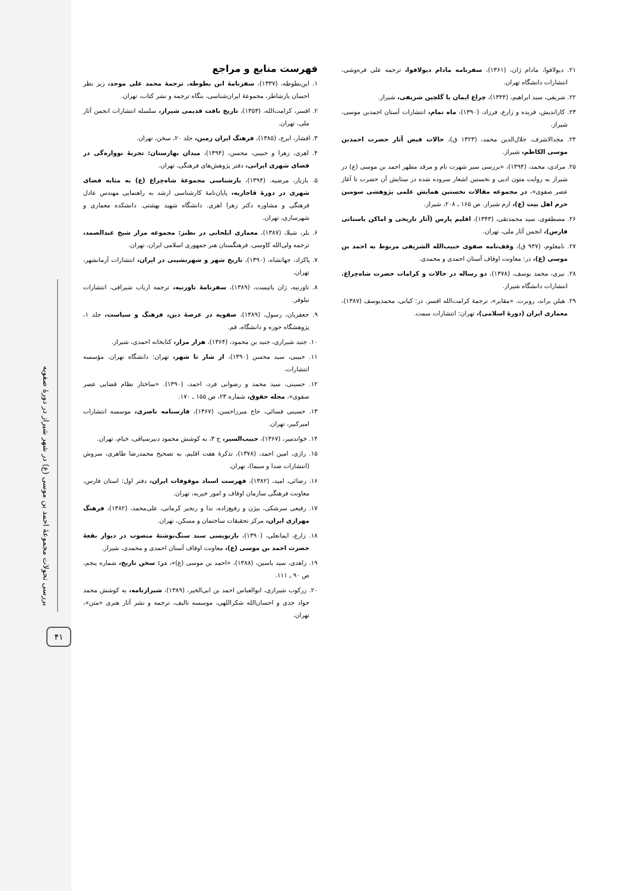بررسی تحولات مجموعهٔ احمد بن موسی (ع) در شهر شیراز در دورهٔ صفویه
۴۱
فهرست منابع و مراجع
۱. ابن‌بطوطه، (۱۳۳۷)، سفرنامهٔ ابن بطوطه. ترجمهٔ محمد علی موحد، زیر نظر احسان یارشاطر، مجموعهٔ ایران‌شناسی، بنگاه ترجمه و نشر کتاب، تهران.
۲. افسر، کرامت‌الله، (۱۳۵۳)، تاریخ بافت قدیمی شیراز، سلسله انتشارات انجمن آثار ملی، تهران.
۳. افشار، ایرج، (۱۳۸۵)، فرهنگ ایران زمین، جلد ۲۰، سخن، تهران.
۴. اهری، زهرا و حبیبی، محسن، (۱۳۹۴)، میدان بهارستان: تجربهٔ نوواره‌گی در فضای شهری ایرانی، دفتر پژوهش‌های فرهنگی، تهران.
۵. بازیار، مرضیه. (۱۳۹۴)، بازشناسی مجموعهٔ شاه‌چراغ (ع) به مثابه فضای شهری در دورهٔ قاجاریه، پایان‌نامهٔ کارشناسی ارشد به راهنمایی مهندس عادل فرهنگی و مشاوره دکتر زهرا اهری. دانشگاه شهید بهشتی. دانشکده معماری و شهرسازی، تهران.
۶. بلر، شیلا، (۱۳۸۷)، معماری ایلخانی در نطنز: مجموعه مزار شیخ عبدالصمد، ترجمه ولی‌الله کاوسی، فرهنگستان هنر جمهوری اسلامی ایران، تهران.
۷. پاکزاد، جهانشاه، (۱۳۹۰)، تاریخ شهر و شهرنشینی در ایران، انتشارات آرمانشهر، تهران.
۸. تاورنیه، ژان باتیست، (۱۳۸۹)، سفرنامهٔ تاورنیه، ترجمه ارباب شیرافی، انتشارات نیلوفر.
۹. جعفریان، رسول، (۱۳۸۹)، صفویه در عرصهٔ دین، فرهنگ و سیاست، جلد ۱، پژوهشگاه حوزه و دانشگاه، قم.
۱۰. جنید شیرازی، جنید بن محمود، (۱۳۶۴)، هزار مزار، کتابخانه احمدی، شیراز.
۱۱. حبیبی، سید محسن (۱۳۹۰)، از شار تا شهر، تهران: دانشگاه تهران. مؤسسه انتشارات.
۱۲. حسینی، سید محمد و رضوانی فرد، احمد، (۱۳۹۰). «ساختار نظام قضایی عصر صفوی»، مجله حقوق، شماره ۲۳، ص ۱۵۵ ـ ۱۷۰.
۱۳. حسینی فسائی، حاج میرزاحسن، (۱۳۶۷)، فارسنامه ناصری، موسسه انتشارات امیرکبیر، تهران.
۱۴. خواندمیر، (۱۳۶۷)، حبیب‌السیر، ج ۳، به کوشش محمود دبیرسیاقی، خیام، تهران.
۱۵. رازی، امین احمد، (۱۳۷۸)، تذکرهٔ هفت اقلیم، به تصحیح محمدرضا طاهری، سروش (انتشارات صدا و سیما)، تهران.
۱۶. رضائی، امید، (۱۳۸۲)، فهرست اسناد موقوفات ایران، دفتر اول: استان فارس، معاونت فرهنگی سازمان اوقاف و امور خیریه، تهران.
۱۷. رفیعی سرشکی، بیژن و رفیع‌زاده، ندا و رنجبر کرمانی، علی‌محمد، (۱۳۸۲)، فرهنگ مهرازی ایران، مرکز تحقیقات ساختمان و مسکن، تهران.
۱۸. زارع، ایمانعلی، (۱۳۹۰)، بازنویسی سند سنگ‌نوشتهٔ منصوب در دیوار بقعهٔ حضرت احمد بن موسی (ع)، معاونت اوقاف آستان احمدی و محمدی، شیراز.
۱۹. زاهدی، سید یاسین، (۱۳۸۸)، «احمد بن موسی (ع)»، در: سخن تاریخ، شماره پنجم، ص ۹۰ ـ ۱۱۱.
۲۰. زرکوب شیرازی، ابوالعباس احمد بن ابی‌الخیر، (۱۳۸۹)، شیرازنامه، به کوشش محمد جواد جدی و احسان‌الله شکراللهی، موسسه تالیف، ترجمه و نشر آثار هنری «متن»، تهران.
۲۱. دیولافوا، مادام ژان، (۱۳۶۱)، سفرنامه مادام دیولافوا، ترجمه علی فره‌وشی، انتشارات دانشگاه تهران.
۲۲. شریفی، سید ابراهیم، (۱۳۴۴)، چراغ ایمان یا گلچین شریفی، شیراز.
۲۳. کاراندیش، فریده و زارع، فرزاد، (۱۳۹۰)، ماه تمام، انتشارات آستان احمدبن موسی، شیراز.
۲۴. مجدالاشرف، جلال‌الدین محمد، (۱۳۲۳ ق)، حالات فیض آثار حضرت احمدبن موسی الکاظم، شیراز.
۲۵. مرادی، محمد، (۱۳۹۴)، «بررسی سیر شهرت نام و مرقد مطهر احمد بن موسی (ع) در شیراز به روایت متون ادبی و نخستین اشعار سروده شده در ستایش آن حضرت تا آغاز عصر صفوی»، در مجموعه مقالات نخستین همایش علمی پژوهشی سومین حرم اهل بیت (ع)، ارم شیراز. ص ۱۶۵ ـ ۲۰۸، شیراز.
۲۶. مصطفوی، سید محمدتقی، (۱۳۴۳)، اقلیم پارس (آثار تاریخی و اماکن باستانی فارس)، انجمن آثار ملی، تهران.
۲۷. نامعلوم، (۹۴۷ ق)، وقف‌نامه صفوی حبیب‌الله الشریفی مربوط به احمد بن موسی (ع)، در: معاونت اوقاف آستان احمدی و محمدی.
۲۸. نیری، محمد یوسف، (۱۳۷۸)، دو رساله در حالات و کرامات حضرت شاه‌چراغ. انتشارات دانشگاه شیراز.
۲۹. هیلن براند، روبرت. «مقابر»، ترجمهٔ کرامت‌الله افسر. در: کیانی، محمدیوسف (۱۳۸۷)، معماری ایران (دورهٔ اسلامی)، تهران: انتشارات سمت.